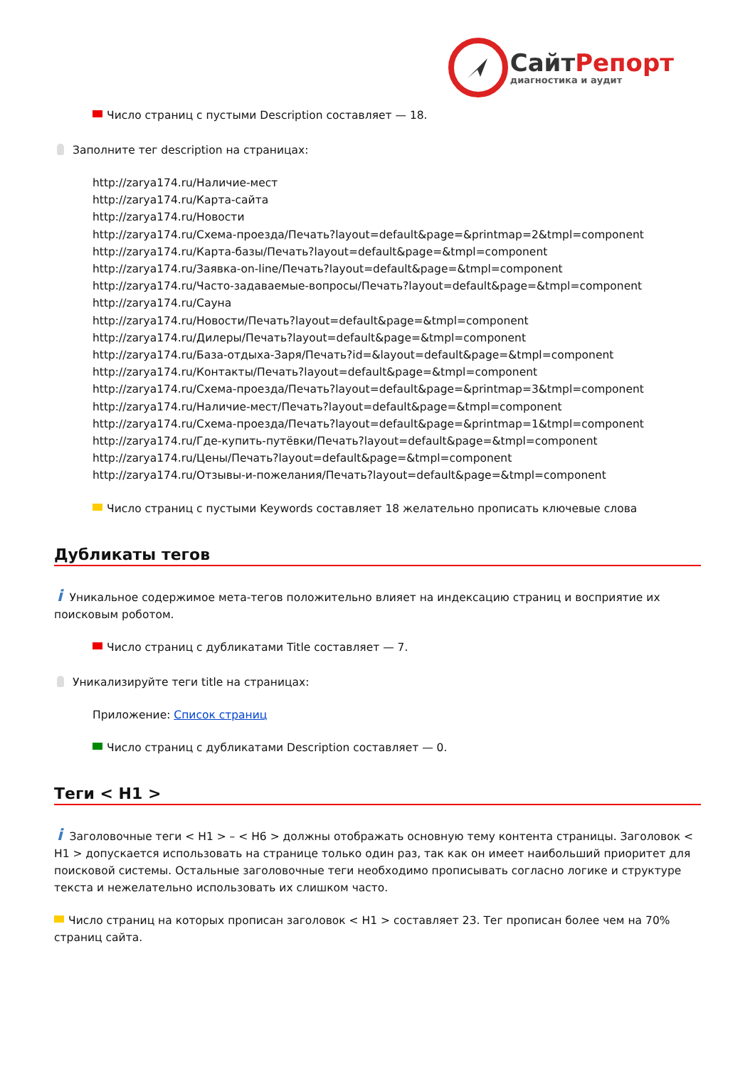Сайт Репорт
диагностика и аудит
Число страниц с пустыми Description составляет — 18.
Заполните тег description на страницах:
http://zarya174.ru/Наличие-мест
http://zarya174.ru/Карта-сайта
http://zarya174.ru/Новости
http://zarya174.ru/Схема-проезда/Печать?layout=default&page=&printmap=2&tmpl=component
http://zarya174.ru/Карта-базы/Печать?layout=default&page=&tmpl=component
http://zarya174.ru/Заявка-on-line/Печать?layout=default&page=&tmpl=component
http://zarya174.ru/Часто-задаваемые-вопросы/Печать?layout=default&page=&tmpl=component
http://zarya174.ru/Сауна
http://zarya174.ru/Новости/Печать?layout=default&page=&tmpl=component
http://zarya174.ru/Дилеры/Печать?layout=default&page=&tmpl=component
http://zarya174.ru/База-отдыха-Заря/Печать?id=&layout=default&page=&tmpl=component
http://zarya174.ru/Контакты/Печать?layout=default&page=&tmpl=component
http://zarya174.ru/Схема-проезда/Печать?layout=default&page=&printmap=3&tmpl=component
http://zarya174.ru/Наличие-мест/Печать?layout=default&page=&tmpl=component
http://zarya174.ru/Схема-проезда/Печать?layout=default&page=&printmap=1&tmpl=component
http://zarya174.ru/Где-купить-путёвки/Печать?layout=default&page=&tmpl=component
http://zarya174.ru/Цены/Печать?layout=default&page=&tmpl=component
http://zarya174.ru/Отзывы-и-пожелания/Печать?layout=default&page=&tmpl=component
Число страниц с пустыми Keywords составляет 18 желательно прописать ключевые слова
Дубликаты тегов
i Уникальное содержимое мета-тегов положительно влияет на индексацию страниц и восприятие их поисковым роботом.
Число страниц с дубликатами Title составляет — 7.
Уникализируйте теги title на страницах:
Приложение: Список страниц
Число страниц с дубликатами Description составляет — 0.
Теги < H1 >
i Заголовочные теги < H1 > – < H6 > должны отображать основную тему контента страницы. Заголовок < H1 > допускается использовать на странице только один раз, так как он имеет наибольший приоритет для поисковой системы. Остальные заголовочные теги необходимо прописывать согласно логике и структуре текста и нежелательно использовать их слишком часто.
Число страниц на которых прописан заголовок < H1 > составляет 23. Тег прописан более чем на 70% страниц сайта.